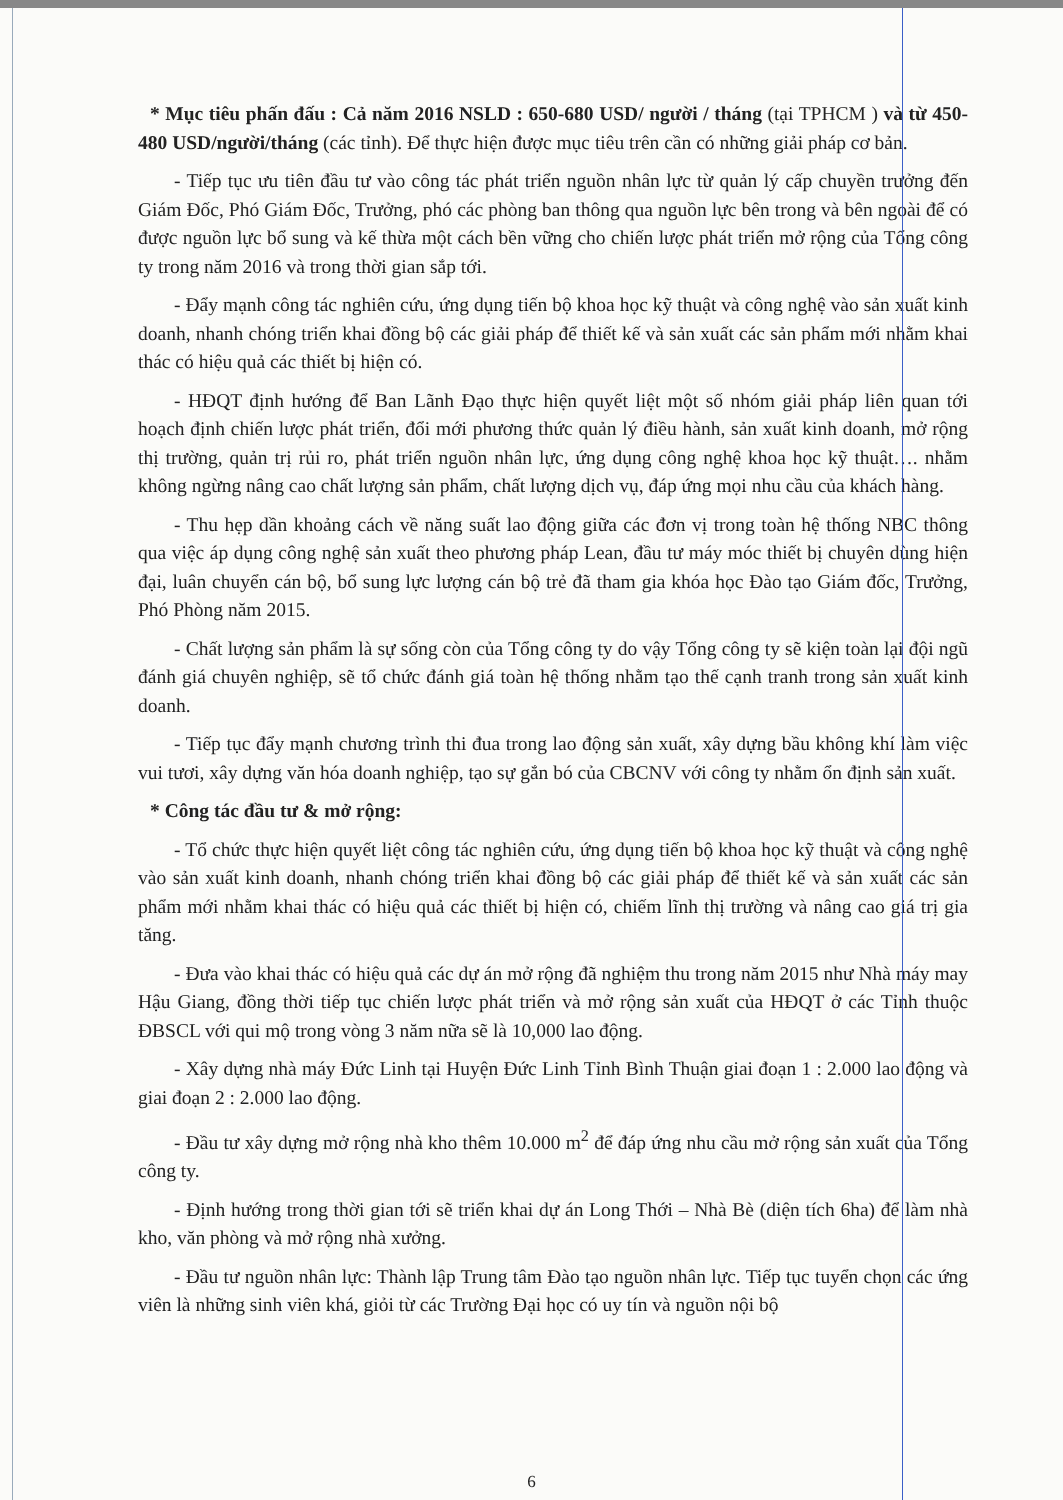* Mục tiêu phấn đấu : Cả năm 2016 NSLD : 650-680 USD/ người / tháng (tại TPHCM ) và từ 450- 480 USD/người/tháng (các tỉnh). Để thực hiện được mục tiêu trên cần có những giải pháp cơ bản.
- Tiếp tục ưu tiên đầu tư vào công tác phát triển nguồn nhân lực từ quản lý cấp chuyền trưởng đến Giám Đốc, Phó Giám Đốc, Trưởng, phó các phòng ban thông qua nguồn lực bên trong và bên ngoài để có được nguồn lực bổ sung và kế thừa một cách bền vững cho chiến lược phát triển mở rộng của Tổng công ty trong năm 2016 và trong thời gian sắp tới.
- Đẩy mạnh công tác nghiên cứu, ứng dụng tiến bộ khoa học kỹ thuật và công nghệ vào sản xuất kinh doanh, nhanh chóng triển khai đồng bộ các giải pháp để thiết kế và sản xuất các sản phẩm mới nhằm khai thác có hiệu quả các thiết bị hiện có.
- HĐQT định hướng để Ban Lãnh Đạo thực hiện quyết liệt một số nhóm giải pháp liên quan tới hoạch định chiến lược phát triển, đổi mới phương thức quản lý điều hành, sản xuất kinh doanh, mở rộng thị trường, quản trị rủi ro, phát triển nguồn nhân lực, ứng dụng công nghệ khoa học kỹ thuật…. nhằm không ngừng nâng cao chất lượng sản phẩm, chất lượng dịch vụ, đáp ứng mọi nhu cầu của khách hàng.
- Thu hẹp dần khoảng cách về năng suất lao động giữa các đơn vị trong toàn hệ thống NBC thông qua việc áp dụng công nghệ sản xuất theo phương pháp Lean, đầu tư máy móc thiết bị chuyên dùng hiện đại, luân chuyển cán bộ, bổ sung lực lượng cán bộ trẻ đã tham gia khóa học Đào tạo Giám đốc, Trưởng, Phó Phòng năm 2015.
- Chất lượng sản phẩm là sự sống còn của Tổng công ty do vậy Tổng công ty sẽ kiện toàn lại đội ngũ đánh giá chuyên nghiệp, sẽ tổ chức đánh giá toàn hệ thống nhằm tạo thế cạnh tranh trong sản xuất kinh doanh.
- Tiếp tục đẩy mạnh chương trình thi đua trong lao động sản xuất, xây dựng bầu không khí làm việc vui tươi, xây dựng văn hóa doanh nghiệp, tạo sự gắn bó của CBCNV với công ty nhằm ổn định sản xuất.
* Công tác đầu tư & mở rộng:
- Tổ chức thực hiện quyết liệt công tác nghiên cứu, ứng dụng tiến bộ khoa học kỹ thuật và công nghệ vào sản xuất kinh doanh, nhanh chóng triển khai đồng bộ các giải pháp để thiết kế và sản xuất các sản phẩm mới nhằm khai thác có hiệu quả các thiết bị hiện có, chiếm lĩnh thị trường và nâng cao giá trị gia tăng.
- Đưa vào khai thác có hiệu quả các dự án mở rộng đã nghiệm thu trong năm 2015 như Nhà máy may Hậu Giang, đồng thời tiếp tục chiến lược phát triển và mở rộng sản xuất của HĐQT ở các Tỉnh thuộc ĐBSCL với qui mộ trong vòng 3 năm nữa sẽ là 10,000 lao động.
- Xây dựng nhà máy Đức Linh tại Huyện Đức Linh Tỉnh Bình Thuận giai đoạn 1 : 2.000 lao động và giai đoạn 2 : 2.000 lao động.
- Đầu tư xây dựng mở rộng nhà kho thêm 10.000 m<sup>2</sup> để đáp ứng nhu cầu mở rộng sản xuất của Tổng công ty.
- Định hướng trong thời gian tới sẽ triển khai dự án Long Thới – Nhà Bè (diện tích 6ha) để làm nhà kho, văn phòng và mở rộng nhà xưởng.
- Đầu tư nguồn nhân lực: Thành lập Trung tâm Đào tạo nguồn nhân lực. Tiếp tục tuyển chọn các ứng viên là những sinh viên khá, giỏi từ các Trường Đại học có uy tín và nguồn nội bộ
6